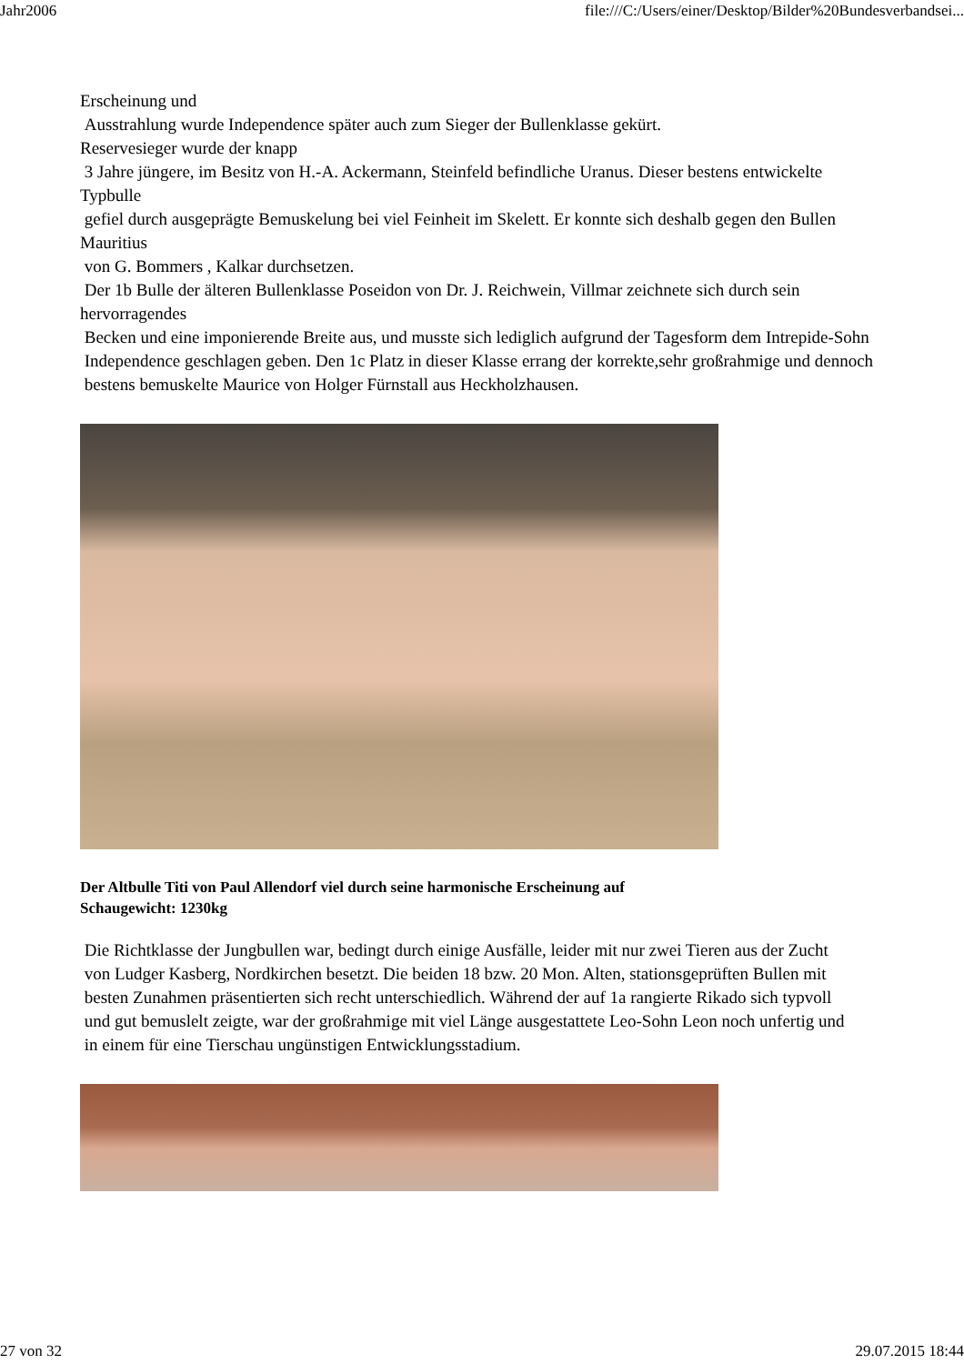Jahr2006 file:///C:/Users/einer/Desktop/Bilder%20Bundesverbandsei...
Erscheinung und
Ausstrahlung wurde Independence später auch zum Sieger der Bullenklasse gekürt.
Reservesieger wurde der knapp
3 Jahre jüngere, im Besitz von H.-A. Ackermann, Steinfeld befindliche Uranus. Dieser bestens entwickelte Typbulle
gefiel durch ausgeprägte Bemuskelung bei viel Feinheit im Skelett. Er konnte sich deshalb gegen den Bullen Mauritius
von G. Bommers , Kalkar durchsetzen.
Der 1b Bulle der älteren Bullenklasse Poseidon von Dr. J. Reichwein, Villmar zeichnete sich durch sein hervorragendes
Becken und eine imponierende Breite aus, und musste sich lediglich aufgrund der Tagesform dem Intrepide-Sohn
Independence geschlagen geben. Den 1c Platz in dieser Klasse errang der korrekte,sehr großrahmige und dennoch
bestens bemuskelte Maurice von Holger Fürnstall aus Heckholzhausen.
Der Altbulle Titi von Paul Allendorf viel durch seine harmonische Erscheinung auf
Schaugewicht: 1230kg
Die Richtklasse der Jungbullen war, bedingt durch einige Ausfälle, leider mit nur zwei Tieren aus der Zucht
von Ludger Kasberg, Nordkirchen besetzt. Die beiden 18 bzw. 20 Mon. Alten, stationsgeprüften Bullen mit
besten Zunahmen präsentierten sich recht unterschiedlich. Während der auf 1a rangierte Rikado sich typvoll
und gut bemuslelt zeigte, war der großrahmige mit viel Länge ausgestattete Leo-Sohn Leon noch unfertig und
in einem für eine Tierschau ungünstigen Entwicklungsstadium.
27 von 32 29.07.2015 18:44